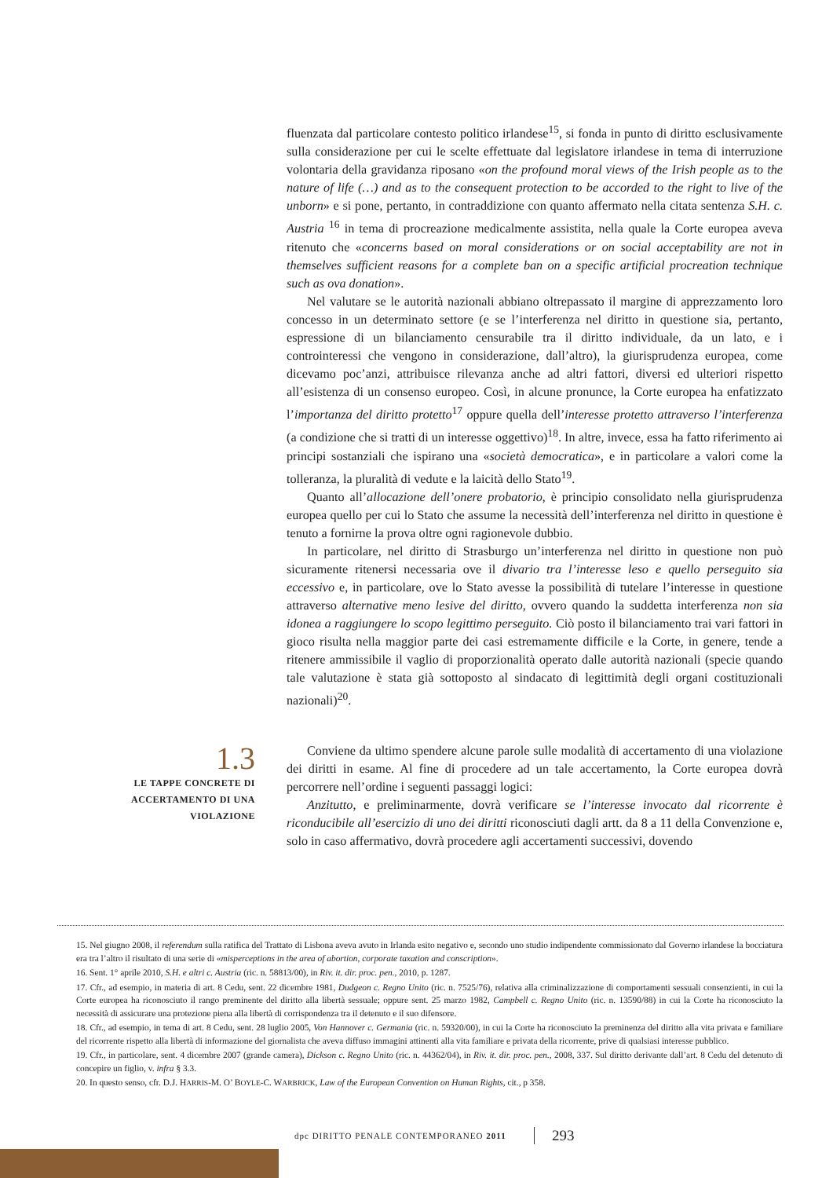fluenzata dal particolare contesto politico irlandese<sup>15</sup>, si fonda in punto di diritto esclusivamente sulla considerazione per cui le scelte effettuate dal legislatore irlandese in tema di interruzione volontaria della gravidanza riposano «on the profound moral views of the Irish people as to the nature of life (…) and as to the consequent protection to be accorded to the right to live of the unborn» e si pone, pertanto, in contraddizione con quanto affermato nella citata sentenza S.H. c. Austria <sup>16</sup> in tema di procreazione medicalmente assistita, nella quale la Corte europea aveva ritenuto che «concerns based on moral considerations or on social acceptability are not in themselves sufficient reasons for a complete ban on a specific artificial procreation technique such as ova donation».
Nel valutare se le autorità nazionali abbiano oltrepassato il margine di apprezzamento loro concesso in un determinato settore (e se l’interferenza nel diritto in questione sia, pertanto, espressione di un bilanciamento censurabile tra il diritto individuale, da un lato, e i controinteressi che vengono in considerazione, dall’altro), la giurisprudenza europea, come dicevamo poc’anzi, attribuisce rilevanza anche ad altri fattori, diversi ed ulteriori rispetto all’esistenza di un consenso europeo. Così, in alcune pronunce, la Corte europea ha enfatizzato l’importanza del diritto protetto<sup>17</sup> oppure quella dell’interesse protetto attraverso l’interferenza (a condizione che si tratti di un interesse oggettivo)<sup>18</sup>. In altre, invece, essa ha fatto riferimento ai principi sostanziali che ispirano una «società democratica», e in particolare a valori come la tolleranza, la pluralità di vedute e la laicità dello Stato<sup>19</sup>.
Quanto all’allocazione dell’onere probatorio, è principio consolidato nella giurisprudenza europea quello per cui lo Stato che assume la necessità dell’interferenza nel diritto in questione è tenuto a fornirne la prova oltre ogni ragionevole dubbio.
In particolare, nel diritto di Strasburgo un’interferenza nel diritto in questione non può sicuramente ritenersi necessaria ove il divario tra l’interesse leso e quello perseguito sia eccessivo e, in particolare, ove lo Stato avesse la possibilità di tutelare l’interesse in questione attraverso alternative meno lesive del diritto, ovvero quando la suddetta interferenza non sia idonea a raggiungere lo scopo legittimo perseguito. Ciò posto il bilanciamento trai vari fattori in gioco risulta nella maggior parte dei casi estremamente difficile e la Corte, in genere, tende a ritenere ammissibile il vaglio di proporzionalità operato dalle autorità nazionali (specie quando tale valutazione è stata già sottoposto al sindacato di legittimità degli organi costituzionali nazionali)<sup>20</sup>.
1.3
LE TAPPE CONCRETE DI
ACCERTAMENTO DI UNA
VIOLAZIONE
Conviene da ultimo spendere alcune parole sulle modalità di accertamento di una violazione dei diritti in esame. Al fine di procedere ad un tale accertamento, la Corte europea dovrà percorrere nell’ordine i seguenti passaggi logici:
Anzitutto, e preliminarmente, dovrà verificare se l’interesse invocato dal ricorrente è riconducibile all’esercizio di uno dei diritti riconosciuti dagli artt. da 8 a 11 della Convenzione e, solo in caso affermativo, dovrà procedere agli accertamenti successivi, dovendo
15. Nel giugno 2008, il referendum sulla ratifica del Trattato di Lisbona aveva avuto in Irlanda esito negativo e, secondo uno studio indipendente commissionato dal Governo irlandese la bocciatura era tra l’altro il risultato di una serie di «misperceptions in the area of abortion, corporate taxation and conscription».
16. Sent. 1° aprile 2010, S.H. e altri c. Austria (ric. n. 58813/00), in Riv. it. dir. proc. pen., 2010, p. 1287.
17. Cfr., ad esempio, in materia di art. 8 Cedu, sent. 22 dicembre 1981, Dudgeon c. Regno Unito (ric. n. 7525/76), relativa alla criminalizzazione di comportamenti sessuali consenzienti, in cui la Corte europea ha riconosciuto il rango preminente del diritto alla libertà sessuale; oppure sent. 25 marzo 1982, Campbell c. Regno Unito (ric. n. 13590/88) in cui la Corte ha riconosciuto la necessità di assicurare una protezione piena alla libertà di corrispondenza tra il detenuto e il suo difensore.
18. Cfr., ad esempio, in tema di art. 8 Cedu, sent. 28 luglio 2005, Von Hannover c. Germania (ric. n. 59320/00), in cui la Corte ha riconosciuto la preminenza del diritto alla vita privata e familiare del ricorrente rispetto alla libertà di informazione del giornalista che aveva diffuso immagini attinenti alla vita familiare e privata della ricorrente, prive di qualsiasi interesse pubblico.
19. Cfr., in particolare, sent. 4 dicembre 2007 (grande camera), Dickson c. Regno Unito (ric. n. 44362/04), in Riv. it. dir. proc. pen., 2008, 337. Sul diritto derivante dall’art. 8 Cedu del detenuto di concepire un figlio, v. infra § 3.3.
20. In questo senso, cfr. D.J. HARRIS-M. O’ BOYLE-C. WARBRICK, Law of the European Convention on Human Rights, cit., p 358.
dpc DIRITTO PENALE CONTEMPORANEO 2011
293